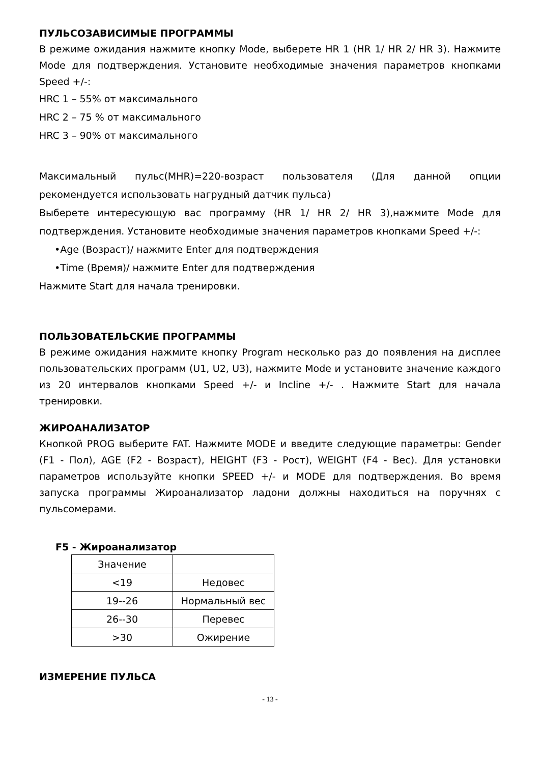ПУЛЬСОЗАВИСИМЫЕ ПРОГРАММЫ
В режиме ожидания нажмите кнопку Mode, выберете HR 1 (HR 1/ HR 2/ HR 3). Нажмите Mode для подтверждения. Установите необходимые значения параметров кнопками Speed +/-:
HRC 1 – 55% от максимального
HRC 2 – 75 % от максимального
HRC 3 – 90% от максимального
Максимальный пульс(MHR)=220-возраст пользователя (Для данной опции рекомендуется использовать нагрудный датчик пульса)
Выберете интересующую вас программу (HR 1/ HR 2/ HR 3),нажмите Mode для подтверждения. Установите необходимые значения параметров кнопками Speed +/-:
•Age (Возраст)/ нажмите Enter для подтверждения
•Time (Время)/ нажмите Enter для подтверждения
Нажмите Start для начала тренировки.
ПОЛЬЗОВАТЕЛЬСКИЕ ПРОГРАММЫ
В режиме ожидания нажмите кнопку Program несколько раз до появления на дисплее пользовательских программ (U1, U2, U3), нажмите Mode и установите значение каждого из 20 интервалов кнопками Speed +/- и Incline +/- . Нажмите Start для начала тренировки.
ЖИРОАНАЛИЗАТОР
Кнопкой PROG выберите FAT. Нажмите MODE и введите следующие параметры: Gender (F1 - Пол), AGE (F2 - Возраст), HEIGHT (F3 - Рост), WEIGHT (F4 - Вес). Для установки параметров используйте кнопки SPEED +/- и MODE для подтверждения. Во время запуска программы Жироанализатор ладони должны находиться на поручнях с пульсомерами.
F5 - Жироанализатор
| Значение | |
| <19 | Недовес |
| 19--26 | Нормальный вес |
| 26--30 | Перевес |
| >30 | Ожирение |
ИЗМЕРЕНИЕ ПУЛЬСА
- 13 -